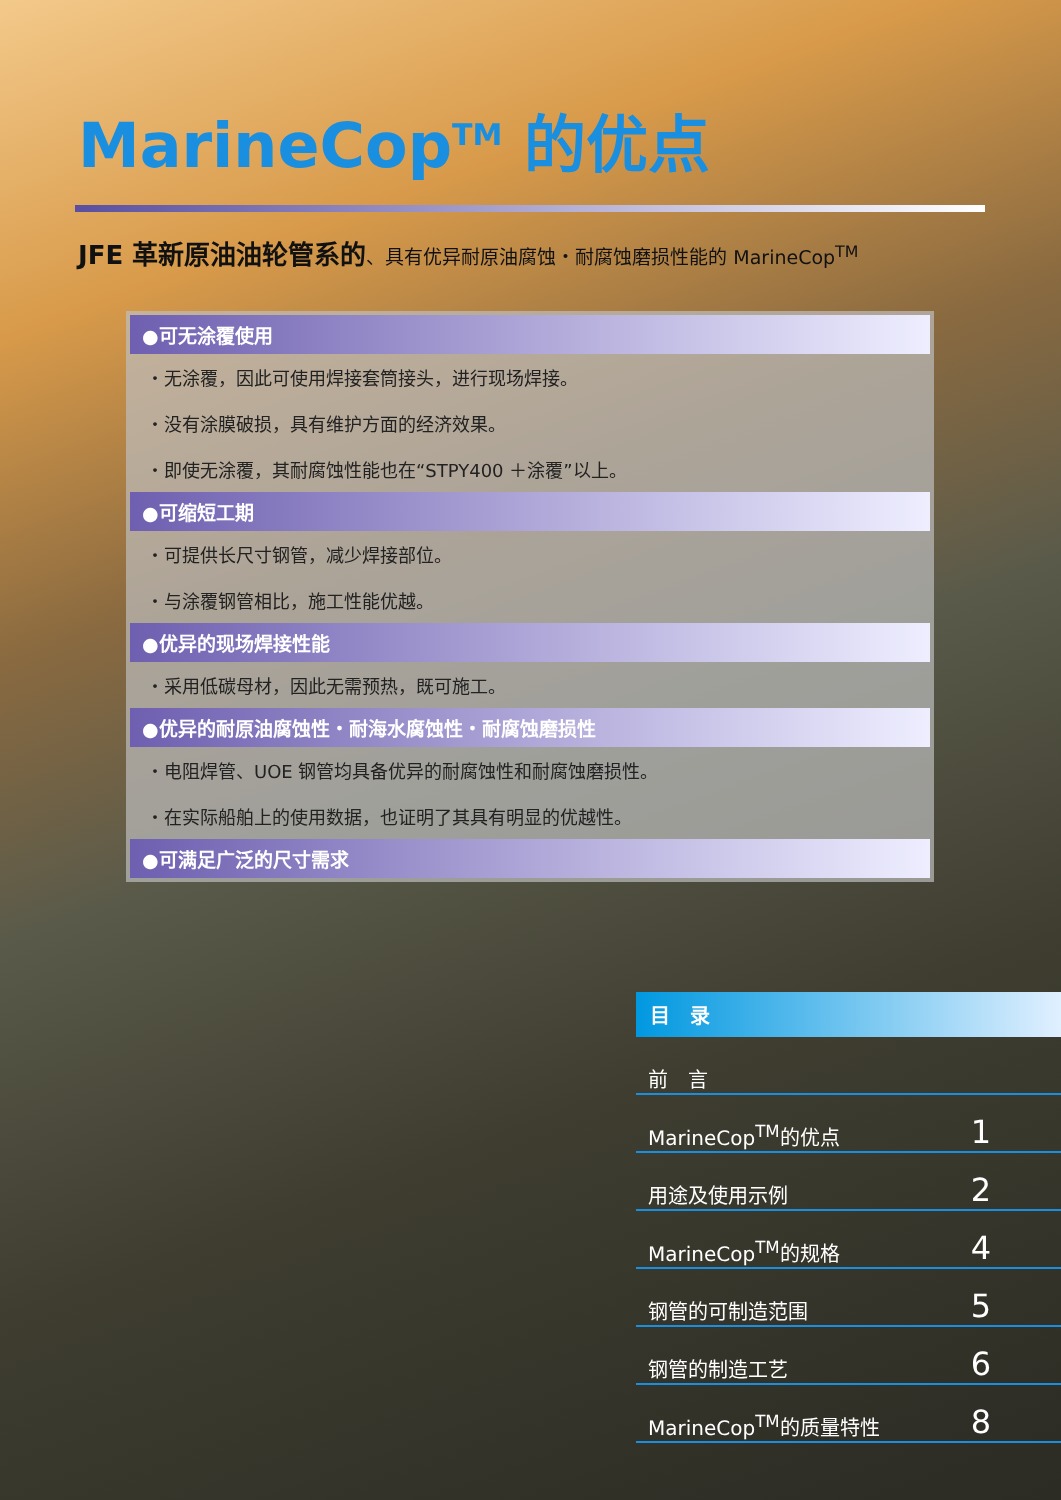MarineCop<sup>TM</sup> 的优点
JFE 革新原油油轮管系的、具有优异耐原油腐蚀・耐腐蚀磨损性能的 MarineCop<sup>TM</sup>
●可无涂覆使用
・无涂覆，因此可使用焊接套筒接头，进行现场焊接。
・没有涂膜破损，具有维护方面的经济效果。
・即使无涂覆，其耐腐蚀性能也在“STPY400 ＋涂覆”以上。
●可缩短工期
・可提供长尺寸钢管，减少焊接部位。
・与涂覆钢管相比，施工性能优越。
●优异的现场焊接性能
・采用低碳母材，因此无需预热，既可施工。
●优异的耐原油腐蚀性・耐海水腐蚀性・耐腐蚀磨损性
・电阻焊管、UOE 钢管均具备优异的耐腐蚀性和耐腐蚀磨损性。
・在实际船舶上的使用数据，也证明了其具有明显的优越性。
●可满足广泛的尺寸需求
目　录
前　言
MarineCop<sup>TM</sup>的优点 1
用途及使用示例 2
MarineCop<sup>TM</sup>的规格 4
钢管的可制造范围 5
钢管的制造工艺 6
MarineCop<sup>TM</sup>的质量特性 8